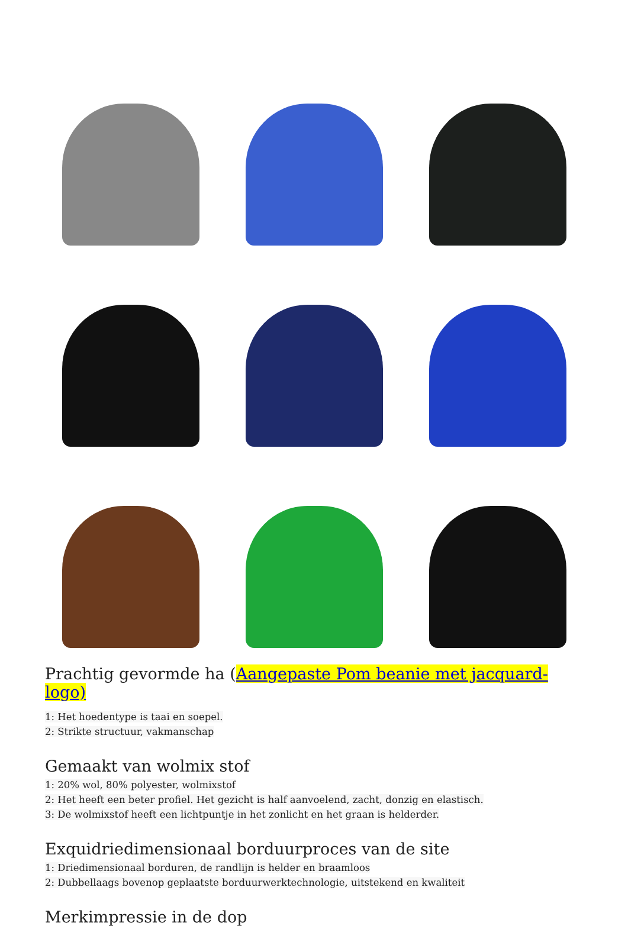Prachtig gevormde ha (Aangepaste Pom beanie met jacquard-logo)
1: Het hoedentype is taai en soepel.
2: Strikte structuur, vakmanschap
Gemaakt van wolmix stof
1: 20% wol, 80% polyester, wolmixstof
2: Het heeft een beter profiel. Het gezicht is half aanvoelend, zacht, donzig en elastisch.
3: De wolmixstof heeft een lichtpuntje in het zonlicht en het graan is helderder.
Exquidriedimensionaal borduurproces van de site
1: Driedimensionaal borduren, de randlijn is helder en braamloos
2: Dubbellaags bovenop geplaatste borduurwerktechnologie, uitstekend en kwaliteit
Merkimpressie in de dop